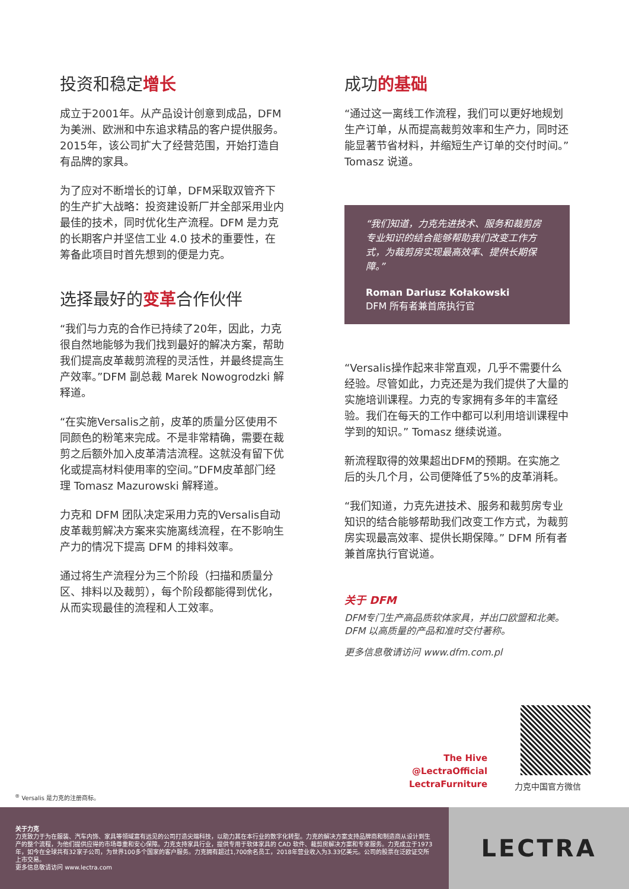投资和稳定增长
成立于2001年。从产品设计创意到成品，DFM为美洲、欧洲和中东追求精品的客户提供服务。2015年，该公司扩大了经营范围，开始打造自有品牌的家具。
为了应对不断增长的订单，DFM采取双管齐下的生产扩大战略：投资建设新厂并全部采用业内最佳的技术，同时优化生产流程。DFM 是力克的长期客户并坚信工业 4.0 技术的重要性，在筹备此项目时首先想到的便是力克。
选择最好的变革合作伙伴
“我们与力克的合作已持续了20年，因此，力克很自然地能够为我们找到最好的解决方案，帮助我们提高皮革裁剪流程的灵活性，并最终提高生产效率。”DFM 副总裁 Marek Nowogrodzki 解释道。
“在实施Versalis之前，皮革的质量分区使用不同颜色的粉笔来完成。不是非常精确，需要在裁剪之后额外加入皮革清洁流程。这就没有留下优化或提高材料使用率的空间。”DFM皮革部门经理 Tomasz Mazurowski 解释道。
力克和 DFM 团队决定采用力克的Versalis自动皮革裁剪解决方案来实施离线流程，在不影响生产力的情况下提高 DFM 的排料效率。
通过将生产流程分为三个阶段（扫描和质量分区、排料以及裁剪），每个阶段都能得到优化，从而实现最佳的流程和人工效率。
成功的基础
“通过这一离线工作流程，我们可以更好地规划生产订单，从而提高裁剪效率和生产力，同时还能显著节省材料，并缩短生产订单的交付时间。” Tomasz 说道。
“我们知道，力克先进技术、服务和裁剪房专业知识的结合能够帮助我们改变工作方式，为裁剪房实现最高效率、提供长期保障。”
Roman Dariusz Kołakowski
DFM 所有者兼首席执行官
“Versalis操作起来非常直观，几乎不需要什么经验。尽管如此，力克还是为我们提供了大量的实施培训课程。力克的专家拥有多年的丰富经验。我们在每天的工作中都可以利用培训课程中学到的知识。” Tomasz 继续说道。
新流程取得的效果超出DFM的预期。在实施之后的头几个月，公司便降低了5%的皮革消耗。
“我们知道，力克先进技术、服务和裁剪房专业知识的结合能够帮助我们改变工作方式，为裁剪房实现最高效率、提供长期保障。” DFM 所有者兼首席执行官说道。
关于 DFM
DFM专门生产高品质软体家具，并出口欧盟和北美。DFM 以高质量的产品和准时交付著称。
更多信息敬请访问 www.dfm.com.pl
The Hive
@LectraOfficial
LectraFurniture
力克中国官方微信
<sup>®</sup> Versalis 是力克的注册商标。
关于力克
力克致力于为在服装、汽车内饰、家具等领域富有远见的公司打造尖端科技，以助力其在本行业的数字化转型。力克的解决方案支持品牌商和制造商从设计到生产的整个流程，为他们提供应得的市场尊重和安心保障。力克支持家具行业，提供专用于软体家具的 CAD 软件、裁剪房解决方案和专家服务。力克成立于1973年，如今在全球共有32家子公司，为世界100多个国家的客户服务。力克拥有超过1,700余名员工，2018年营业收入为3.33亿美元。公司的股票在泛欧证交所上市交易。
更多信息敬请访问 www.lectra.com
LECTRA